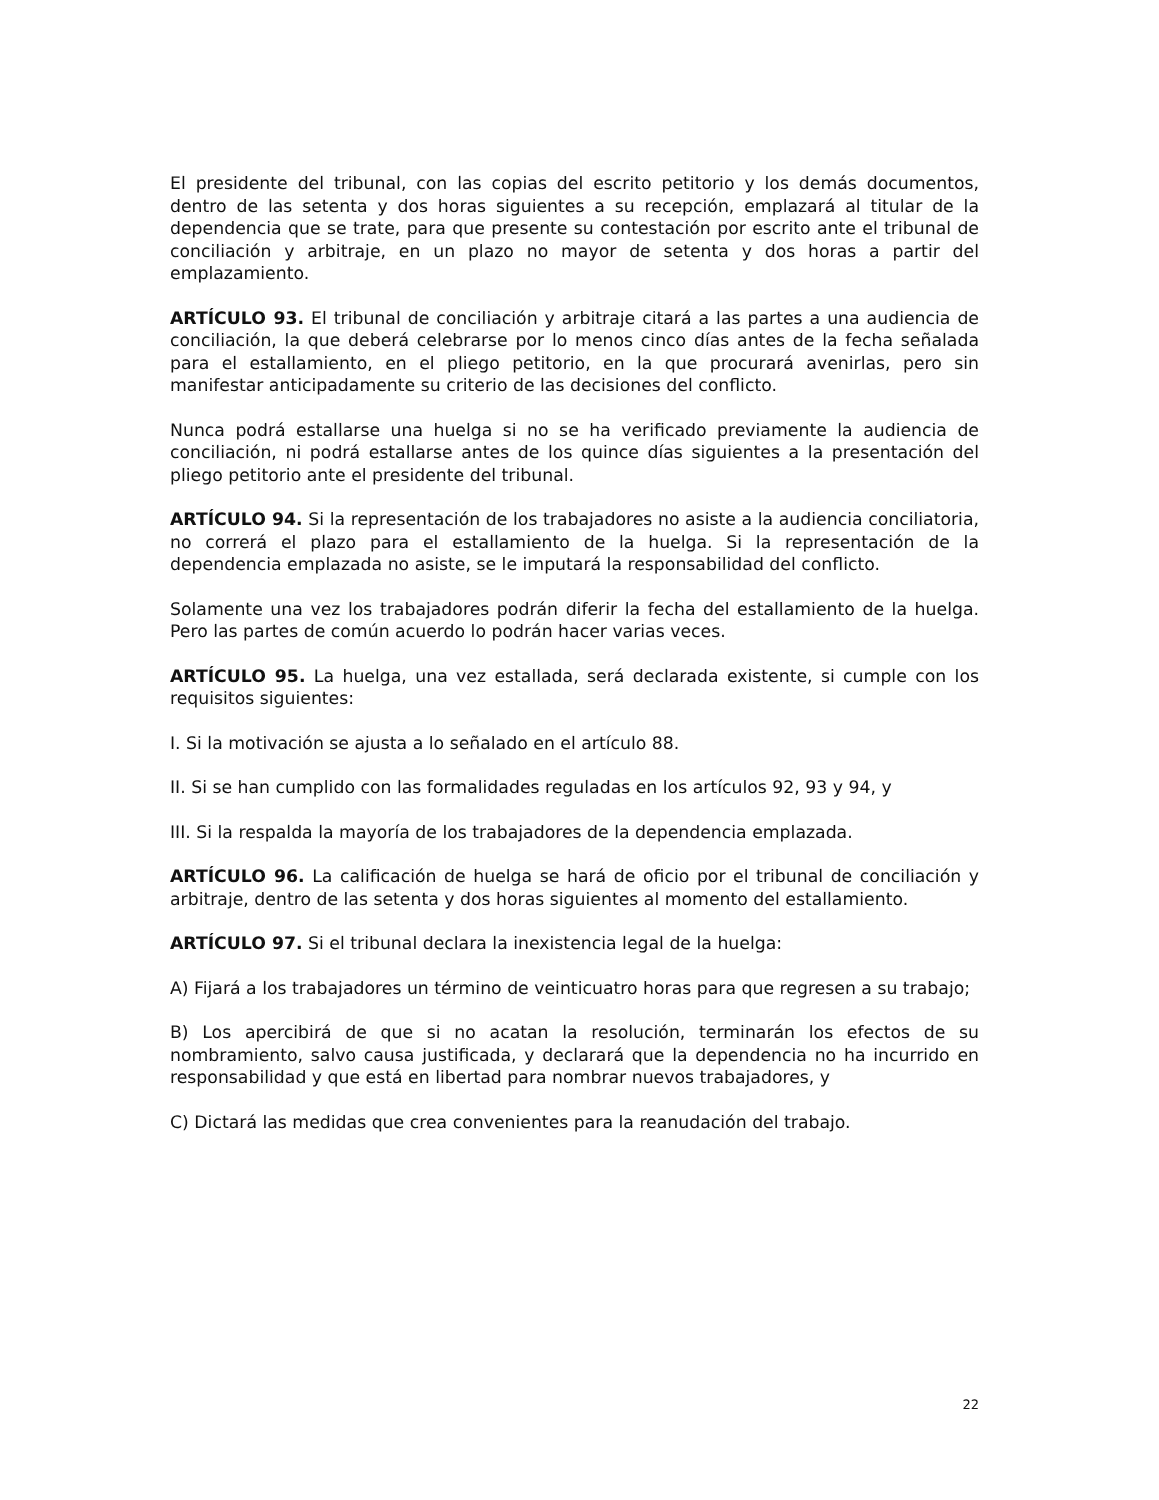El presidente del tribunal, con las copias del escrito petitorio y los demás documentos, dentro de las setenta y dos horas siguientes a su recepción, emplazará al titular de la dependencia que se trate, para que presente su contestación por escrito ante el tribunal de conciliación y arbitraje, en un plazo no mayor de setenta y dos horas a partir del emplazamiento.
ARTÍCULO 93. El tribunal de conciliación y arbitraje citará a las partes a una audiencia de conciliación, la que deberá celebrarse por lo menos cinco días antes de la fecha señalada para el estallamiento, en el pliego petitorio, en la que procurará avenirlas, pero sin manifestar anticipadamente su criterio de las decisiones del conflicto.
Nunca podrá estallarse una huelga si no se ha verificado previamente la audiencia de conciliación, ni podrá estallarse antes de los quince días siguientes a la presentación del pliego petitorio ante el presidente del tribunal.
ARTÍCULO 94. Si la representación de los trabajadores no asiste a la audiencia conciliatoria, no correrá el plazo para el estallamiento de la huelga. Si la representación de la dependencia emplazada no asiste, se le imputará la responsabilidad del conflicto.
Solamente una vez los trabajadores podrán diferir la fecha del estallamiento de la huelga. Pero las partes de común acuerdo lo podrán hacer varias veces.
ARTÍCULO 95. La huelga, una vez estallada, será declarada existente, si cumple con los requisitos siguientes:
I. Si la motivación se ajusta a lo señalado en el artículo 88.
II. Si se han cumplido con las formalidades reguladas en los artículos 92, 93 y 94, y
III. Si la respalda la mayoría de los trabajadores de la dependencia emplazada.
ARTÍCULO 96. La calificación de huelga se hará de oficio por el tribunal de conciliación y arbitraje, dentro de las setenta y dos horas siguientes al momento del estallamiento.
ARTÍCULO 97. Si el tribunal declara la inexistencia legal de la huelga:
A) Fijará a los trabajadores un término de veinticuatro horas para que regresen a su trabajo;
B) Los apercibirá de que si no acatan la resolución, terminarán los efectos de su nombramiento, salvo causa justificada, y declarará que la dependencia no ha incurrido en responsabilidad y que está en libertad para nombrar nuevos trabajadores, y
C) Dictará las medidas que crea convenientes para la reanudación del trabajo.
22